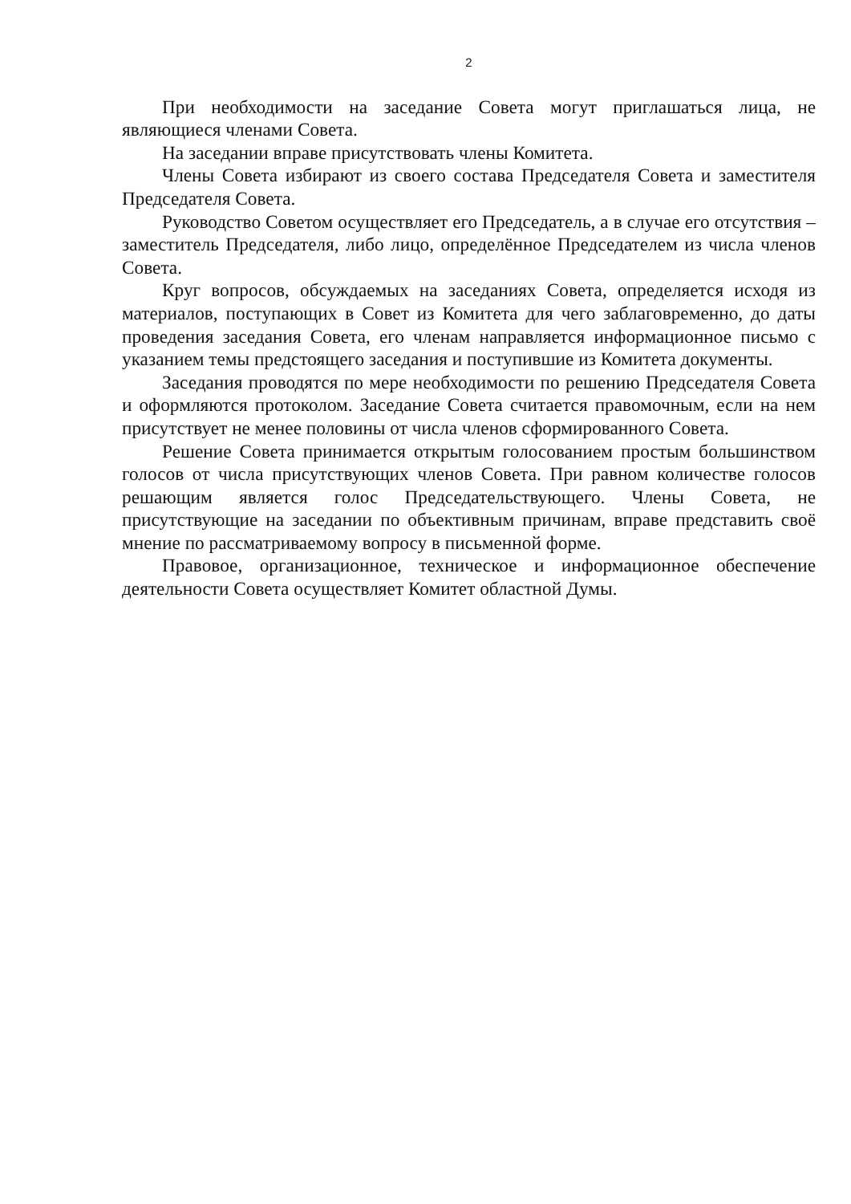2
При необходимости на заседание Совета могут приглашаться лица, не являющиеся членами Совета.
На заседании вправе присутствовать члены Комитета.
Члены Совета избирают из своего состава Председателя Совета и заместителя Председателя Совета.
Руководство Советом осуществляет его Председатель, а в случае его отсутствия – заместитель Председателя, либо лицо, определённое Председателем из числа членов Совета.
Круг вопросов, обсуждаемых на заседаниях Совета, определяется исходя из материалов, поступающих в Совет из Комитета для чего заблаговременно, до даты проведения заседания Совета, его членам направляется информационное письмо с указанием темы предстоящего заседания и поступившие из Комитета документы.
Заседания проводятся по мере необходимости по решению Председателя Совета и оформляются протоколом. Заседание Совета считается правомочным, если на нем присутствует не менее половины от числа членов сформированного Совета.
Решение Совета принимается открытым голосованием простым большинством голосов от числа присутствующих членов Совета. При равном количестве голосов решающим является голос Председательствующего. Члены Совета, не присутствующие на заседании по объективным причинам, вправе представить своё мнение по рассматриваемому вопросу в письменной форме.
Правовое, организационное, техническое и информационное обеспечение деятельности Совета осуществляет Комитет областной Думы.